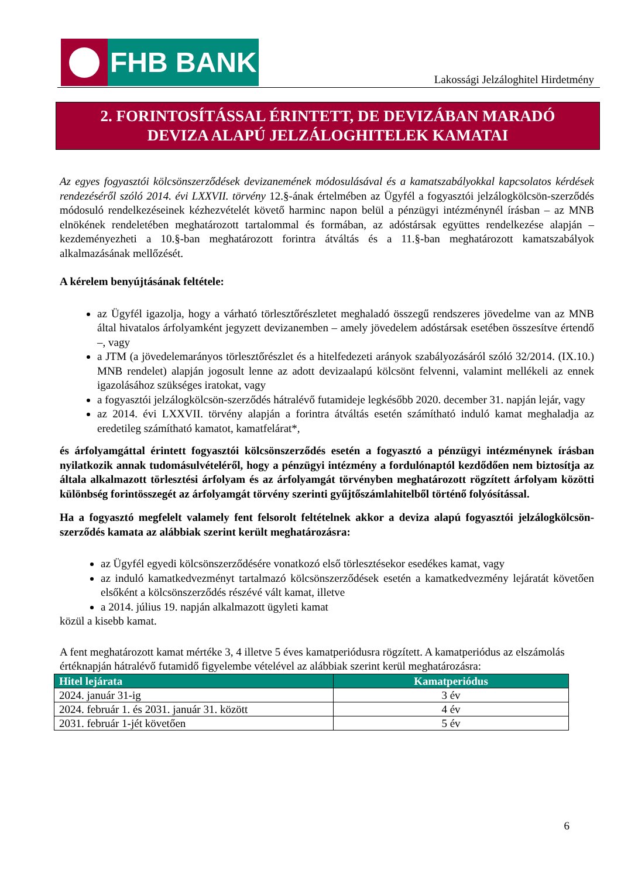FHB BANK
Lakossági Jelzáloghitel Hirdetmény
2. FORINTOSÍTÁSSAL ÉRINTETT, DE DEVIZÁBAN MARADÓ
DEVIZA ALAPÚ JELZÁLOGHITELEK KAMATAI
Az egyes fogyasztói kölcsönszerződések devizanemének módosulásával és a kamatszabályokkal kapcsolatos kérdések rendezéséről szóló 2014. évi LXXVII. törvény 12.§-ának értelmében az Ügyfél a fogyasztói jelzálogkölcsön-szerződés módosuló rendelkezéseinek kézhezvételét követő harminc napon belül a pénzügyi intézménynél írásban – az MNB elnökének rendeletében meghatározott tartalommal és formában, az adóstársak együttes rendelkezése alapján – kezdeményezheti a 10.§-ban meghatározott forintra átváltás és a 11.§-ban meghatározott kamatszabályok alkalmazásának mellőzését.
A kérelem benyújtásának feltétele:
az Ügyfél igazolja, hogy a várható törlesztőrészletet meghaladó összegű rendszeres jövedelme van az MNB által hivatalos árfolyamként jegyzett devizanemben – amely jövedelem adóstársak esetében összesítve értendő –, vagy
a JTM (a jövedelemarányos törlesztőrészlet és a hitelfedezeti arányok szabályozásáról szóló 32/2014. (IX.10.) MNB rendelet) alapján jogosult lenne az adott devizaalapú kölcsönt felvenni, valamint mellékeli az ennek igazolásához szükséges iratokat, vagy
a fogyasztói jelzálogkölcsön-szerződés hátralévő futamideje legkésőbb 2020. december 31. napján lejár, vagy
az 2014. évi LXXVII. törvény alapján a forintra átváltás esetén számítható induló kamat meghaladja az eredetileg számítható kamatot, kamatfelárat*,
és árfolyamgáttal érintett fogyasztói kölcsönszerződés esetén a fogyasztó a pénzügyi intézménynek írásban nyilatkozik annak tudomásulvételéről, hogy a pénzügyi intézmény a fordulónaptól kezdődően nem biztosítja az általa alkalmazott törlesztési árfolyam és az árfolyamgát törvényben meghatározott rögzített árfolyam közötti különbség forintösszegét az árfolyamgát törvény szerinti gyűjtőszámlahitelből történő folyósítással.
Ha a fogyasztó megfelelt valamely fent felsorolt feltételnek akkor a deviza alapú fogyasztói jelzálogkölcsön-szerződés kamata az alábbiak szerint került meghatározásra:
az Ügyfél egyedi kölcsönszerződésére vonatkozó első törlesztésekor esedékes kamat, vagy
az induló kamatkedvezményt tartalmazó kölcsönszerződések esetén a kamatkedvezmény lejáratát követően elsőként a kölcsönszerződés részévé vált kamat, illetve
a 2014. július 19. napján alkalmazott ügyleti kamat
közül a kisebb kamat.
A fent meghatározott kamat mértéke 3, 4 illetve 5 éves kamatperiódusra rögzített. A kamatperiódus az elszámolás értéknapján hátralévő futamidő figyelembe vételével az alábbiak szerint kerül meghatározásra:
| Hitel lejárata | Kamatperiódus |
| --- | --- |
| 2024. január 31-ig | 3 év |
| 2024. február 1. és 2031. január 31. között | 4 év |
| 2031. február 1-jét követően | 5 év |
6